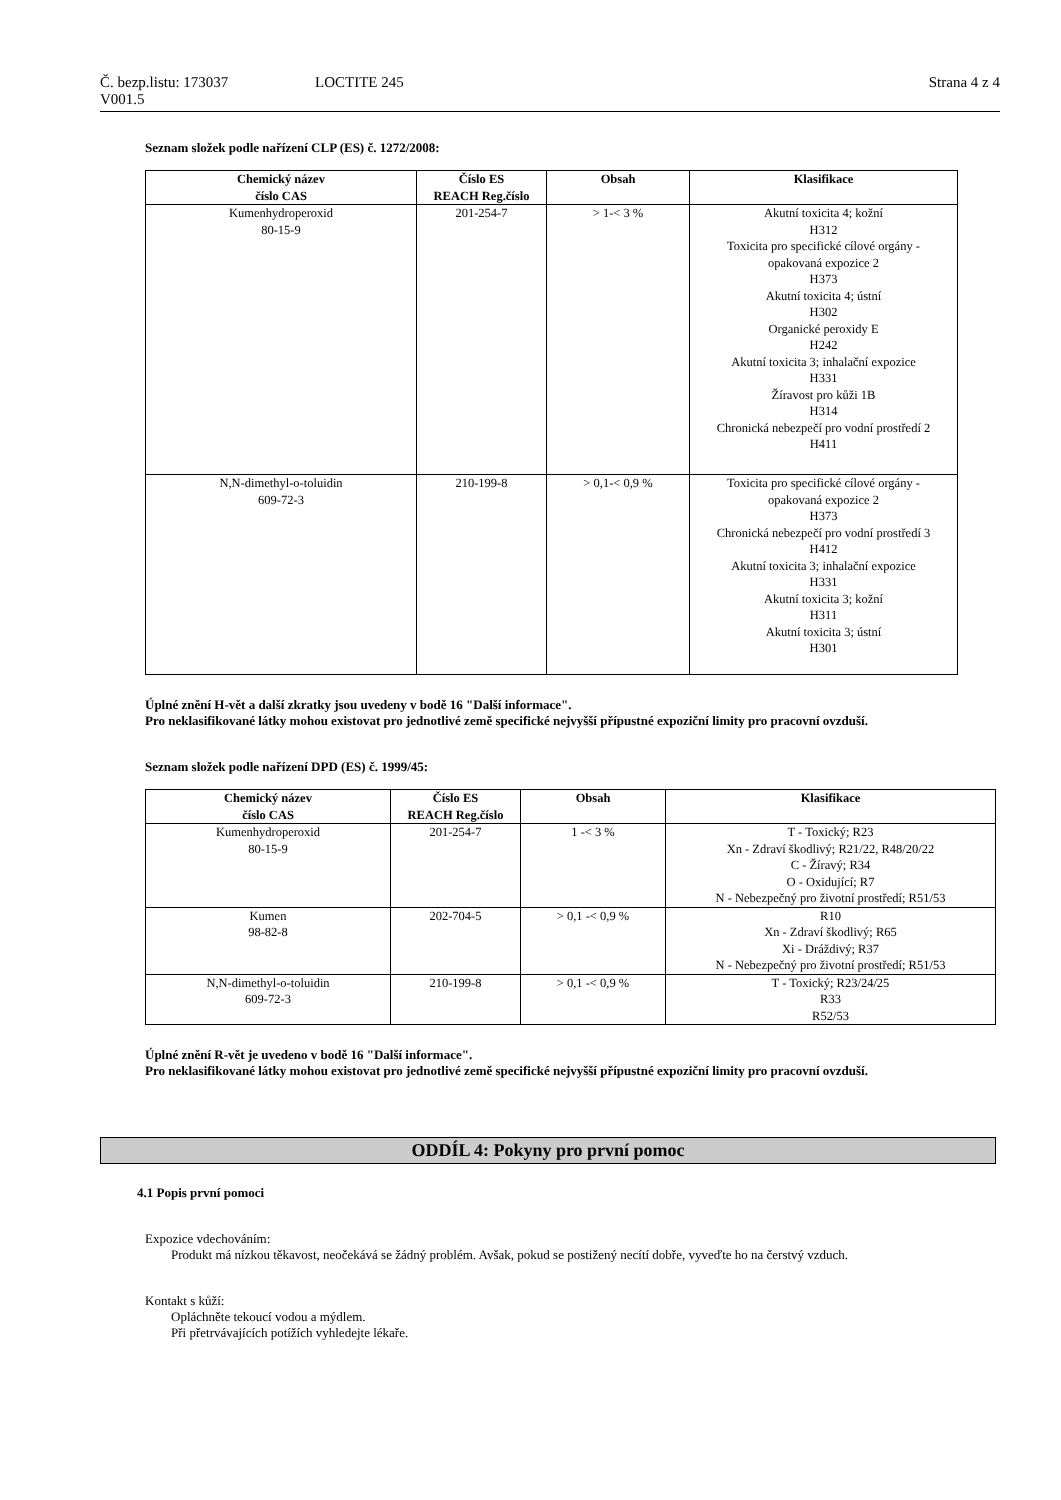Č. bezp.listu: 173037 LOCTITE 245 Strana 4 z 4
V001.5
Seznam složek podle nařízení CLP (ES) č. 1272/2008:
| Chemický název číslo CAS | Číslo ES REACH Reg.číslo | Obsah | Klasifikace |
| --- | --- | --- | --- |
| Kumenhydroperoxid 80-15-9 | 201-254-7 | > 1-< 3 % | Akutní toxicita 4; kožní H312 Toxicita pro specifické cílové orgány - opakovaná expozice 2 H373 Akutní toxicita 4; ústní H302 Organické peroxidy E H242 Akutní toxicita 3; inhalační expozice H331 Žíravost pro kůži 1B H314 Chronická nebezpečí pro vodní prostředí 2 H411 |
| N,N-dimethyl-o-toluidin 609-72-3 | 210-199-8 | > 0,1-< 0,9 % | Toxicita pro specifické cílové orgány - opakovaná expozice 2 H373 Chronická nebezpečí pro vodní prostředí 3 H412 Akutní toxicita 3; inhalační expozice H331 Akutní toxicita 3; kožní H311 Akutní toxicita 3; ústní H301 |
Úplné znění H-vět a další zkratky jsou uvedeny v bodě 16 "Další informace".
Pro neklasifikované látky mohou existovat pro jednotlivé země specifické nejvyšší přípustné expoziční limity pro pracovní ovzduší.
Seznam složek podle nařízení DPD (ES) č. 1999/45:
| Chemický název číslo CAS | Číslo ES REACH Reg.číslo | Obsah | Klasifikace |
| --- | --- | --- | --- |
| Kumenhydroperoxid 80-15-9 | 201-254-7 | 1 -< 3 % | T - Toxický; R23 Xn - Zdraví škodlivý; R21/22, R48/20/22 C - Žíravý; R34 O - Oxidující; R7 N - Nebezpečný pro životní prostředí; R51/53 |
| Kumen 98-82-8 | 202-704-5 | > 0,1 -< 0,9 % | R10 Xn - Zdraví škodlivý; R65 Xi - Dráždivý; R37 N - Nebezpečný pro životní prostředí; R51/53 |
| N,N-dimethyl-o-toluidin 609-72-3 | 210-199-8 | > 0,1 -< 0,9 % | T - Toxický; R23/24/25 R33 R52/53 |
Úplné znění R-vět je uvedeno v bodě 16 "Další informace".
Pro neklasifikované látky mohou existovat pro jednotlivé země specifické nejvyšší přípustné expoziční limity pro pracovní ovzduší.
ODDÍL 4: Pokyny pro první pomoc
4.1 Popis první pomoci
Expozice vdechováním:
Produkt má nízkou těkavost, neočekává se žádný problém. Avšak, pokud se postižený necítí dobře, vyveďte ho na čerstvý vzduch.
Kontakt s kůží:
Opláchněte tekoucí vodou a mýdlem.
Při přetrvávajících potížích vyhledejte lékaře.